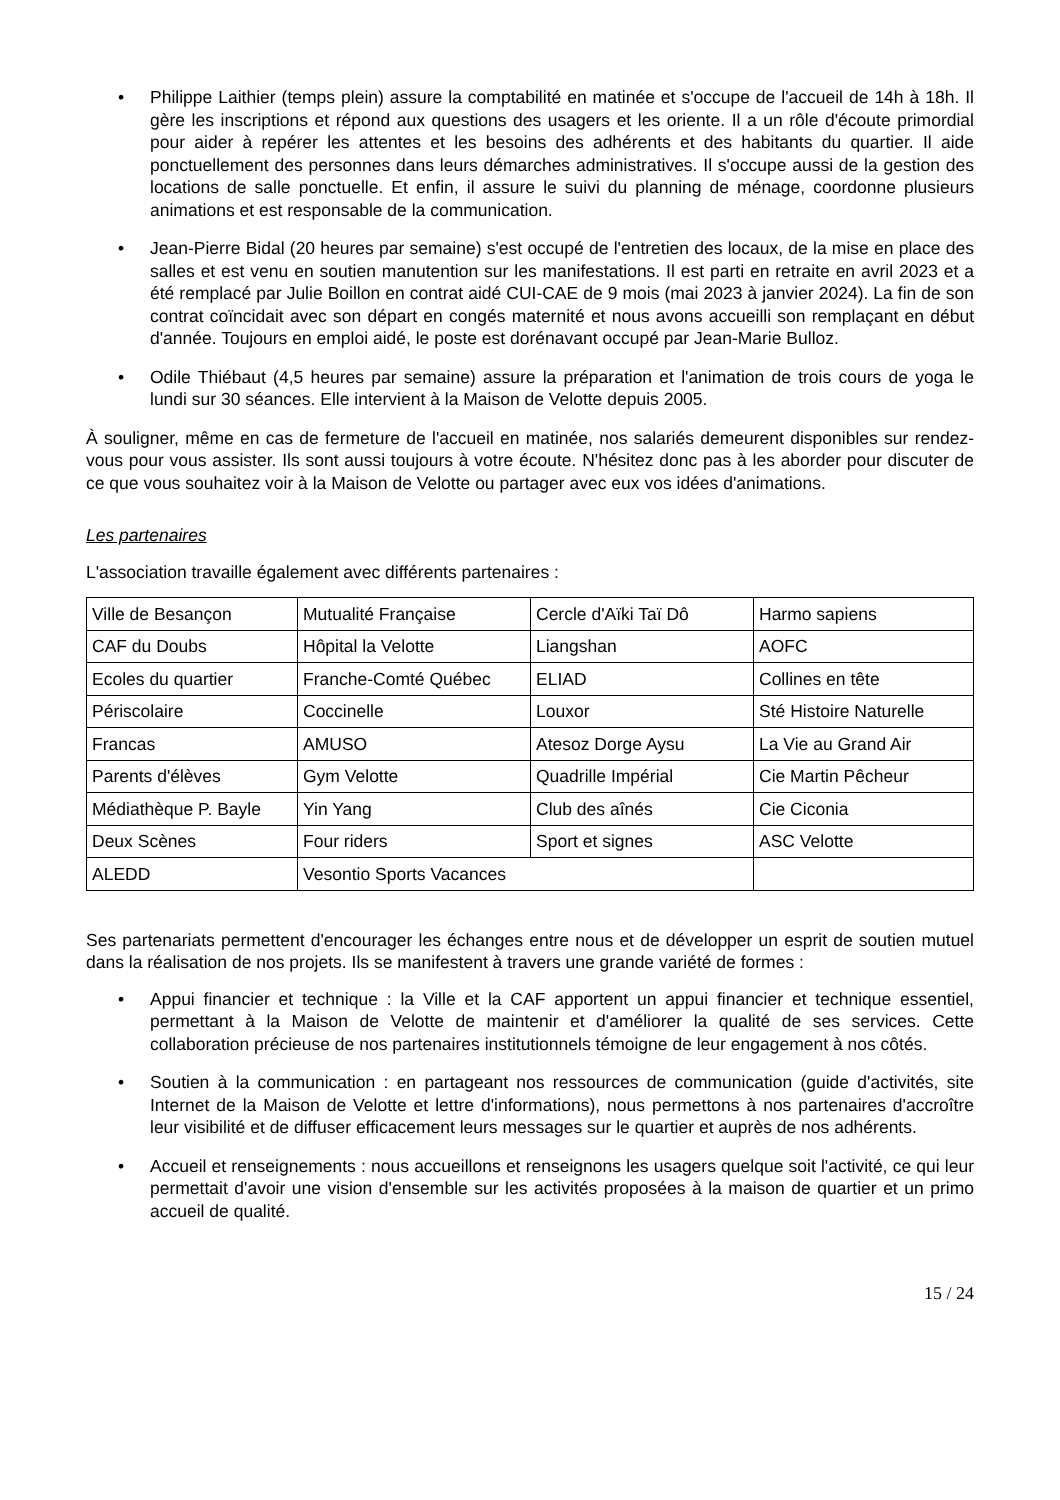• Philippe Laithier (temps plein) assure la comptabilité en matinée et s'occupe de l'accueil de 14h à 18h. Il gère les inscriptions et répond aux questions des usagers et les oriente. Il a un rôle d'écoute primordial pour aider à repérer les attentes et les besoins des adhérents et des habitants du quartier. Il aide ponctuellement des personnes dans leurs démarches administratives. Il s'occupe aussi de la gestion des locations de salle ponctuelle. Et enfin, il assure le suivi du planning de ménage, coordonne plusieurs animations et est responsable de la communication.
• Jean-Pierre Bidal (20 heures par semaine) s'est occupé de l'entretien des locaux, de la mise en place des salles et est venu en soutien manutention sur les manifestations. Il est parti en retraite en avril 2023 et a été remplacé par Julie Boillon en contrat aidé CUI-CAE de 9 mois (mai 2023 à janvier 2024). La fin de son contrat coïncidait avec son départ en congés maternité et nous avons accueilli son remplaçant en début d'année. Toujours en emploi aidé, le poste est dorénavant occupé par Jean-Marie Bulloz.
• Odile Thiébaut (4,5 heures par semaine) assure la préparation et l'animation de trois cours de yoga le lundi sur 30 séances. Elle intervient à la Maison de Velotte depuis 2005.
À souligner, même en cas de fermeture de l'accueil en matinée, nos salariés demeurent disponibles sur rendez-vous pour vous assister. Ils sont aussi toujours à votre écoute. N'hésitez donc pas à les aborder pour discuter de ce que vous souhaitez voir à la Maison de Velotte ou partager avec eux vos idées d'animations.
Les partenaires
L'association travaille également avec différents partenaires :
| Ville de Besançon | Mutualité Française | Cercle d'Aïki Taï Dô | Harmo sapiens |
| CAF du Doubs | Hôpital la Velotte | Liangshan | AOFC |
| Ecoles du quartier | Franche-Comté Québec | ELIAD | Collines en tête |
| Périscolaire | Coccinelle | Louxor | Sté Histoire Naturelle |
| Francas | AMUSO | Atesoz Dorge Aysu | La Vie au Grand Air |
| Parents d'élèves | Gym Velotte | Quadrille Impérial | Cie Martin Pêcheur |
| Médiathèque P. Bayle | Yin Yang | Club des aînés | Cie Ciconia |
| Deux Scènes | Four riders | Sport et signes | ASC Velotte |
| ALEDD | Vesontio Sports Vacances | | |
Ses partenariats permettent d'encourager les échanges entre nous et de développer un esprit de soutien mutuel dans la réalisation de nos projets. Ils se manifestent à travers une grande variété de formes :
• Appui financier et technique : la Ville et la CAF apportent un appui financier et technique essentiel, permettant à la Maison de Velotte de maintenir et d'améliorer la qualité de ses services. Cette collaboration précieuse de nos partenaires institutionnels témoigne de leur engagement à nos côtés.
• Soutien à la communication : en partageant nos ressources de communication (guide d'activités, site Internet de la Maison de Velotte et lettre d'informations), nous permettons à nos partenaires d'accroître leur visibilité et de diffuser efficacement leurs messages sur le quartier et auprès de nos adhérents.
• Accueil et renseignements : nous accueillons et renseignons les usagers quelque soit l'activité, ce qui leur permettait d'avoir une vision d'ensemble sur les activités proposées à la maison de quartier et un primo accueil de qualité.
15 / 24